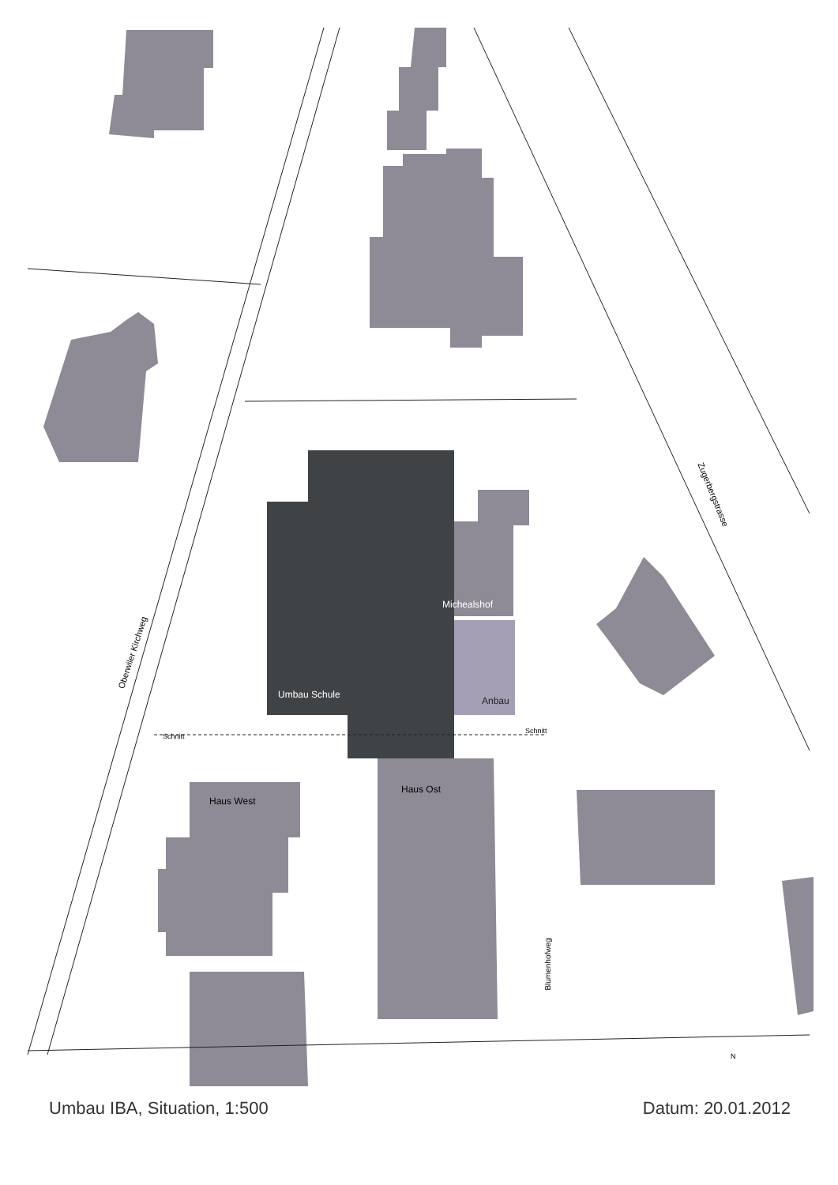Michealshof
Umbau Schule
Anbau
Schnitt
Schnitt
Haus West
Haus Ost
Oberwiler Kirchweg
Zugerbergstrasse
Blumenhofweg
N
Umbau IBA, Situation, 1:500 Datum: 20.01.2012